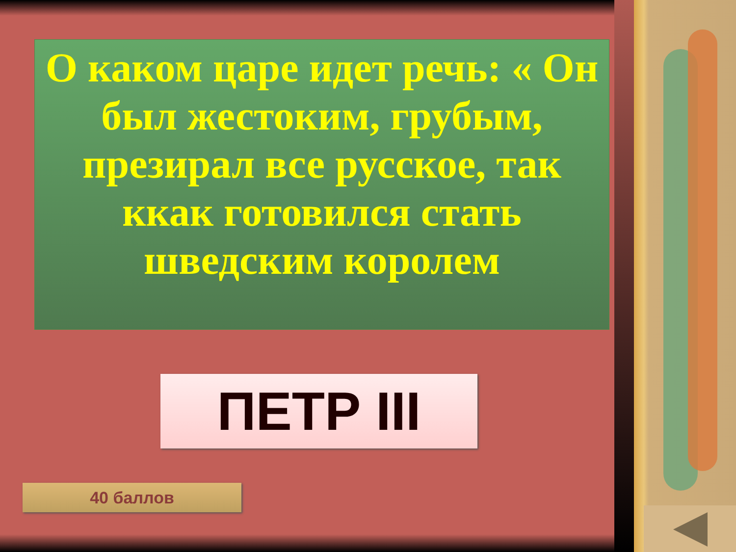О каком царе идет речь: « Он был жестоким, грубым, презирал все русское, так ккак готовился стать шведским королем
ПЕТР III
40 баллов